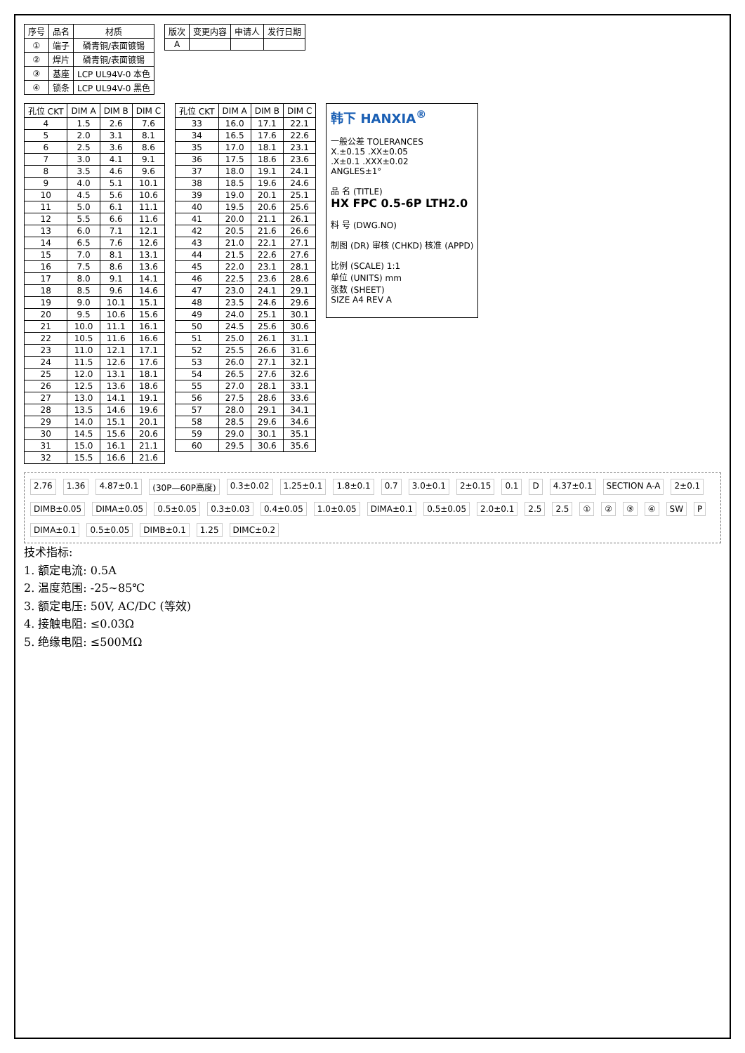| 序号 | 品名 | 材质 |
| --- | --- | --- |
| ① | 端子 | 磷青铜/表面镀锡 |
| ② | 焊片 | 磷青铜/表面镀锡 |
| ③ | 基座 | LCP UL94V-0 本色 |
| ④ | 锁条 | LCP UL94V-0 黑色 |
| 版次 | 变更内容 | 申请人 | 发行日期 |
| --- | --- | --- | --- |
| A | | | |
| 孔位 CKT | DIM A | DIM B | DIM C |
| --- | --- | --- | --- |
| 4 | 1.5 | 2.6 | 7.6 |
| 5 | 2.0 | 3.1 | 8.1 |
| 6 | 2.5 | 3.6 | 8.6 |
| 7 | 3.0 | 4.1 | 9.1 |
| 8 | 3.5 | 4.6 | 9.6 |
| 9 | 4.0 | 5.1 | 10.1 |
| 10 | 4.5 | 5.6 | 10.6 |
| 11 | 5.0 | 6.1 | 11.1 |
| 12 | 5.5 | 6.6 | 11.6 |
| 13 | 6.0 | 7.1 | 12.1 |
| 14 | 6.5 | 7.6 | 12.6 |
| 15 | 7.0 | 8.1 | 13.1 |
| 16 | 7.5 | 8.6 | 13.6 |
| 17 | 8.0 | 9.1 | 14.1 |
| 18 | 8.5 | 9.6 | 14.6 |
| 19 | 9.0 | 10.1 | 15.1 |
| 20 | 9.5 | 10.6 | 15.6 |
| 21 | 10.0 | 11.1 | 16.1 |
| 22 | 10.5 | 11.6 | 16.6 |
| 23 | 11.0 | 12.1 | 17.1 |
| 24 | 11.5 | 12.6 | 17.6 |
| 25 | 12.0 | 13.1 | 18.1 |
| 26 | 12.5 | 13.6 | 18.6 |
| 27 | 13.0 | 14.1 | 19.1 |
| 28 | 13.5 | 14.6 | 19.6 |
| 29 | 14.0 | 15.1 | 20.1 |
| 30 | 14.5 | 15.6 | 20.6 |
| 31 | 15.0 | 16.1 | 21.1 |
| 32 | 15.5 | 16.6 | 21.6 |
| 孔位 CKT | DIM A | DIM B | DIM C |
| --- | --- | --- | --- |
| 33 | 16.0 | 17.1 | 22.1 |
| 34 | 16.5 | 17.6 | 22.6 |
| 35 | 17.0 | 18.1 | 23.1 |
| 36 | 17.5 | 18.6 | 23.6 |
| 37 | 18.0 | 19.1 | 24.1 |
| 38 | 18.5 | 19.6 | 24.6 |
| 39 | 19.0 | 20.1 | 25.1 |
| 40 | 19.5 | 20.6 | 25.6 |
| 41 | 20.0 | 21.1 | 26.1 |
| 42 | 20.5 | 21.6 | 26.6 |
| 43 | 21.0 | 22.1 | 27.1 |
| 44 | 21.5 | 22.6 | 27.6 |
| 45 | 22.0 | 23.1 | 28.1 |
| 46 | 22.5 | 23.6 | 28.6 |
| 47 | 23.0 | 24.1 | 29.1 |
| 48 | 23.5 | 24.6 | 29.6 |
| 49 | 24.0 | 25.1 | 30.1 |
| 50 | 24.5 | 25.6 | 30.6 |
| 51 | 25.0 | 26.1 | 31.1 |
| 52 | 25.5 | 26.6 | 31.6 |
| 53 | 26.0 | 27.1 | 32.1 |
| 54 | 26.5 | 27.6 | 32.6 |
| 55 | 27.0 | 28.1 | 33.1 |
| 56 | 27.5 | 28.6 | 33.6 |
| 57 | 28.0 | 29.1 | 34.1 |
| 58 | 28.5 | 29.6 | 34.6 |
| 59 | 29.0 | 30.1 | 35.1 |
| 60 | 29.5 | 30.6 | 35.6 |
韩下 HANXIA<sup>®</sup>
一般公差 TOLERANCES
X.±0.15 .XX±0.05
.X±0.1 .XXX±0.02
ANGLES±1°
品 名 (TITLE)
HX FPC 0.5-6P LTH2.0
料 号 (DWG.NO)
制图 (DR) 审核 (CHKD) 核准 (APPD)
比例 (SCALE) 1:1
单位 (UNITS) mm
张数 (SHEET)
SIZE A4 REV A
2.76 1.36 4.87±0.1 (30P—60P高度) 0.3±0.02 1.25±0.1 1.8±0.1 0.7 3.0±0.1 2±0.15 0.1 D 4.37±0.1 SECTION A-A 2±0.1 DIMB±0.05 DIMA±0.05 0.5±0.05 0.3±0.03 0.4±0.05 1.0±0.05 DIMA±0.1 0.5±0.05 2.0±0.1 2.5 2.5 ① ② ③ ④ SW P DIMA±0.1 0.5±0.05 DIMB±0.1 1.25 DIMC±0.2
技术指标:
1. 额定电流: 0.5A
2. 温度范围: -25~85℃
3. 额定电压: 50V, AC/DC (等效)
4. 接触电阻: ≤0.03Ω
5. 绝缘电阻: ≤500MΩ